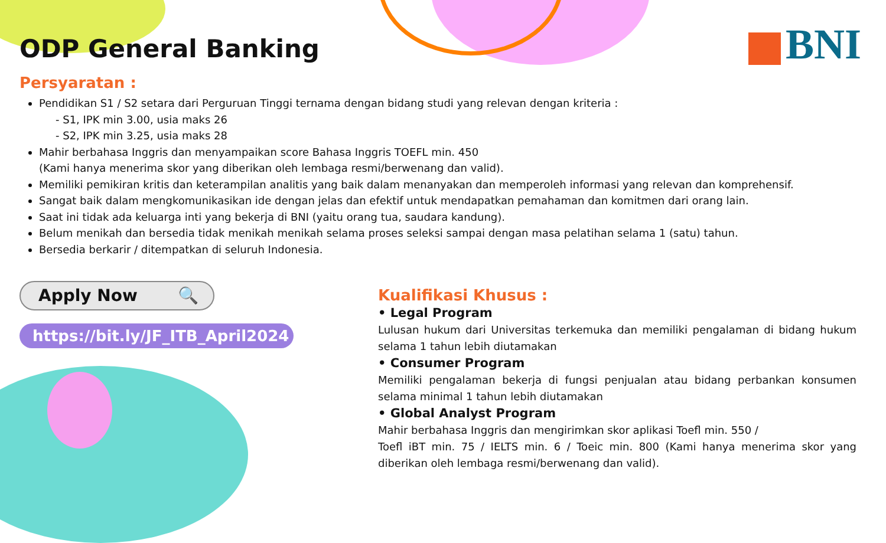BNI
ODP General Banking
Persyaratan :
Pendidikan S1 / S2 setara dari Perguruan Tinggi ternama dengan bidang studi yang relevan dengan kriteria :
- S1, IPK min 3.00, usia maks 26
- S2, IPK min 3.25, usia maks 28
Mahir berbahasa Inggris dan menyampaikan score Bahasa Inggris TOEFL min. 450
(Kami hanya menerima skor yang diberikan oleh lembaga resmi/berwenang dan valid).
Memiliki pemikiran kritis dan keterampilan analitis yang baik dalam menanyakan dan memperoleh informasi yang relevan dan komprehensif.
Sangat baik dalam mengkomunikasikan ide dengan jelas dan efektif untuk mendapatkan pemahaman dan komitmen dari orang lain.
Saat ini tidak ada keluarga inti yang bekerja di BNI (yaitu orang tua, saudara kandung).
Belum menikah dan bersedia tidak menikah menikah selama proses seleksi sampai dengan masa pelatihan selama 1 (satu) tahun.
Bersedia berkarir / ditempatkan di seluruh Indonesia.
Apply Now 🔍
https://bit.ly/JF_ITB_April2024
Kualifikasi Khusus :
• Legal Program
Lulusan hukum dari Universitas terkemuka dan memiliki pengalaman di bidang hukum selama 1 tahun lebih diutamakan
• Consumer Program
Memiliki pengalaman bekerja di fungsi penjualan atau bidang perbankan konsumen selama minimal 1 tahun lebih diutamakan
• Global Analyst Program
Mahir berbahasa Inggris dan mengirimkan skor aplikasi Toefl min. 550 /
Toefl iBT min. 75 / IELTS min. 6 / Toeic min. 800 (Kami hanya menerima skor yang diberikan oleh lembaga resmi/berwenang dan valid).